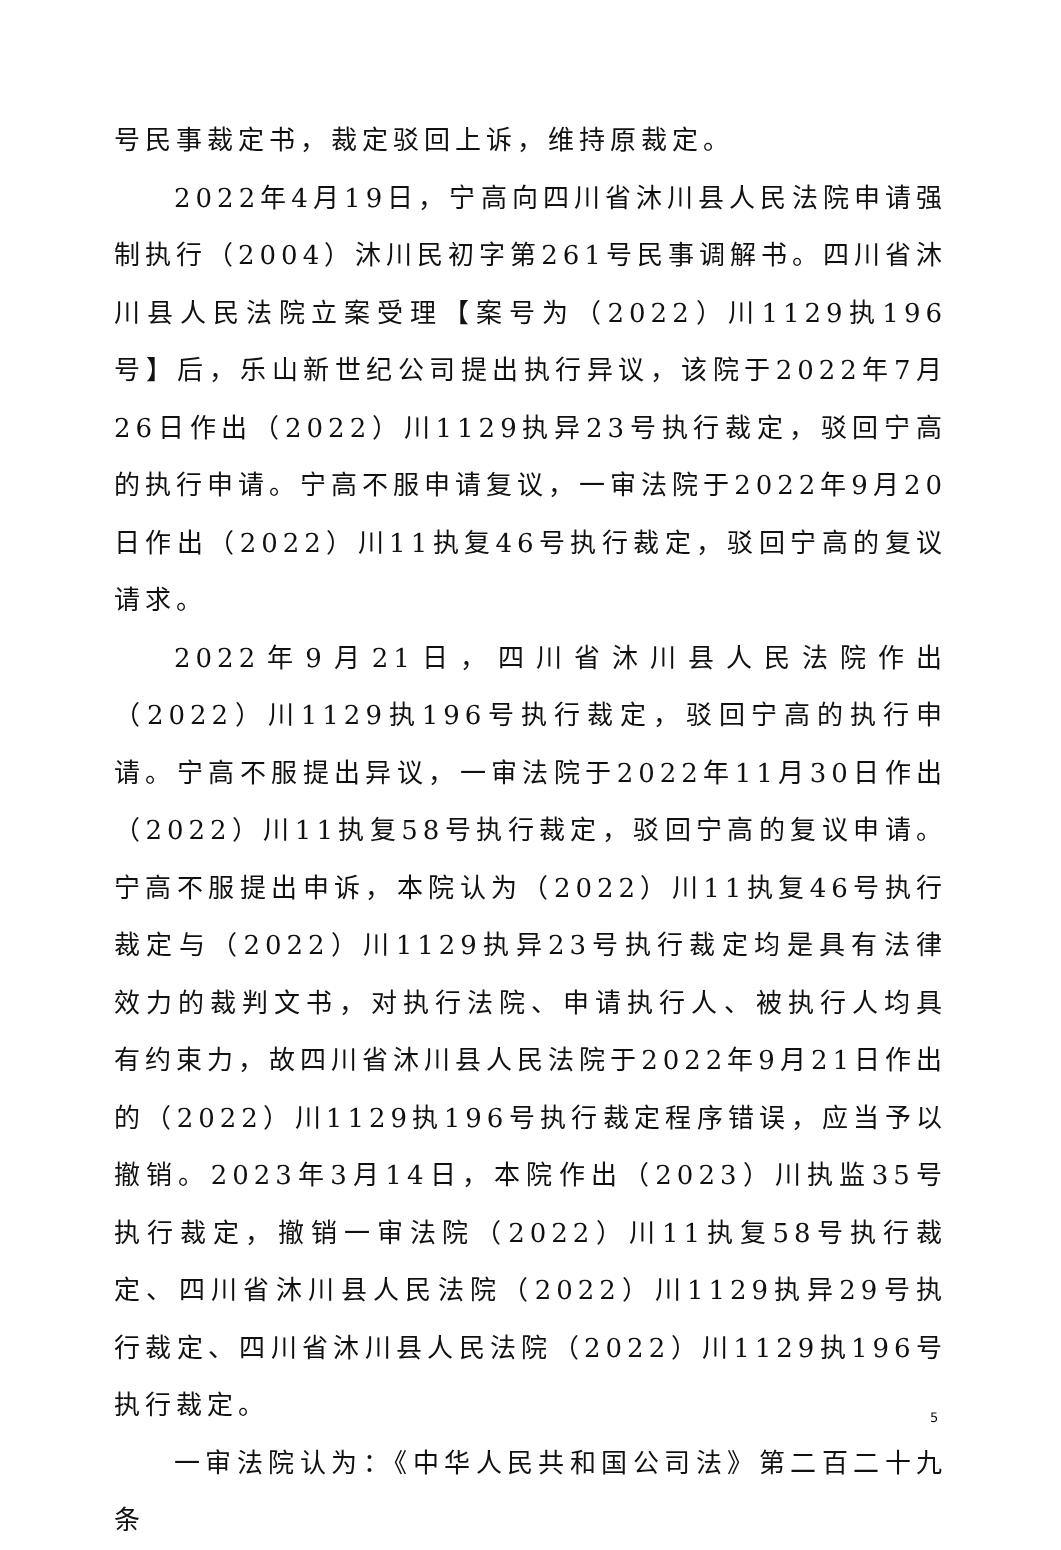号民事裁定书，裁定驳回上诉，维持原裁定。
2022年4月19日，宁高向四川省沐川县人民法院申请强制执行（2004）沐川民初字第261号民事调解书。四川省沐川县人民法院立案受理【案号为（2022）川1129执196号】后，乐山新世纪公司提出执行异议，该院于2022年7月26日作出（2022）川1129执异23号执行裁定，驳回宁高的执行申请。宁高不服申请复议，一审法院于2022年9月20日作出（2022）川11执复46号执行裁定，驳回宁高的复议请求。
2022年9月21日，四川省沐川县人民法院作出（2022）川1129执196号执行裁定，驳回宁高的执行申请。宁高不服提出异议，一审法院于2022年11月30日作出（2022）川11执复58号执行裁定，驳回宁高的复议申请。宁高不服提出申诉，本院认为（2022）川11执复46号执行裁定与（2022）川1129执异23号执行裁定均是具有法律效力的裁判文书，对执行法院、申请执行人、被执行人均具有约束力，故四川省沐川县人民法院于2022年9月21日作出的（2022）川1129执196号执行裁定程序错误，应当予以撤销。2023年3月14日，本院作出（2023）川执监35号执行裁定，撤销一审法院（2022）川11执复58号执行裁定、四川省沐川县人民法院（2022）川1129执异29号执行裁定、四川省沐川县人民法院（2022）川1129执196号执行裁定。
一审法院认为：《中华人民共和国公司法》第二百二十九条
5